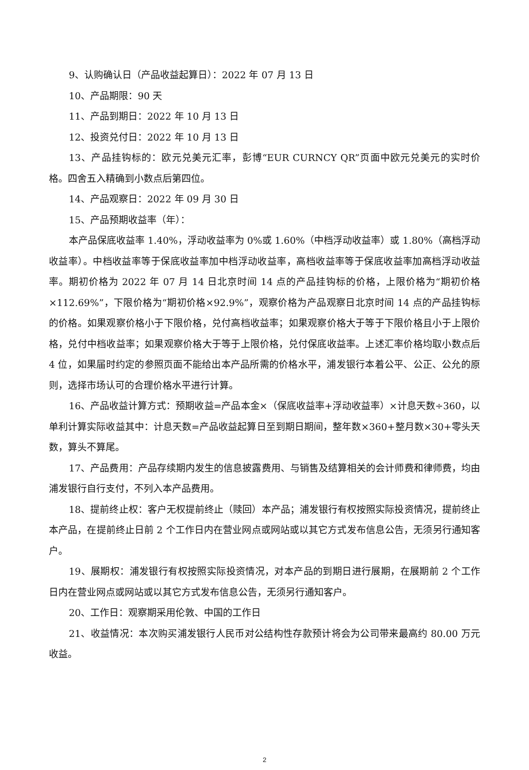9、认购确认日（产品收益起算日）：2022 年 07 月 13 日
10、产品期限：90 天
11、产品到期日：2022 年 10 月 13 日
12、投资兑付日：2022 年 10 月 13 日
13、产品挂钩标的：欧元兑美元汇率，彭博“EUR CURNCY QR”页面中欧元兑美元的实时价格。四舍五入精确到小数点后第四位。
14、产品观察日：2022 年 09 月 30 日
15、产品预期收益率（年）：
本产品保底收益率 1.40%，浮动收益率为 0%或 1.60%（中档浮动收益率）或 1.80%（高档浮动收益率）。中档收益率等于保底收益率加中档浮动收益率，高档收益率等于保底收益率加高档浮动收益率。期初价格为 2022 年 07 月 14 日北京时间 14 点的产品挂钩标的价格，上限价格为“期初价格×112.69%”，下限价格为“期初价格×92.9%”，观察价格为产品观察日北京时间 14 点的产品挂钩标的价格。如果观察价格小于下限价格，兑付高档收益率；如果观察价格大于等于下限价格且小于上限价格，兑付中档收益率；如果观察价格大于等于上限价格，兑付保底收益率。上述汇率价格均取小数点后 4 位，如果届时约定的参照页面不能给出本产品所需的价格水平，浦发银行本着公平、公正、公允的原则，选择市场认可的合理价格水平进行计算。
16、产品收益计算方式：预期收益=产品本金×（保底收益率+浮动收益率）×计息天数÷360，以单利计算实际收益其中：计息天数=产品收益起算日至到期日期间，整年数×360+整月数×30+零头天数，算头不算尾。
17、产品费用：产品存续期内发生的信息披露费用、与销售及结算相关的会计师费和律师费，均由浦发银行自行支付，不列入本产品费用。
18、提前终止权：客户无权提前终止（赎回）本产品；浦发银行有权按照实际投资情况，提前终止本产品，在提前终止日前 2 个工作日内在营业网点或网站或以其它方式发布信息公告，无须另行通知客户。
19、展期权：浦发银行有权按照实际投资情况，对本产品的到期日进行展期，在展期前 2 个工作日内在营业网点或网站或以其它方式发布信息公告，无须另行通知客户。
20、工作日：观察期采用伦敦、中国的工作日
21、收益情况：本次购买浦发银行人民币对公结构性存款预计将会为公司带来最高约 80.00 万元收益。
2